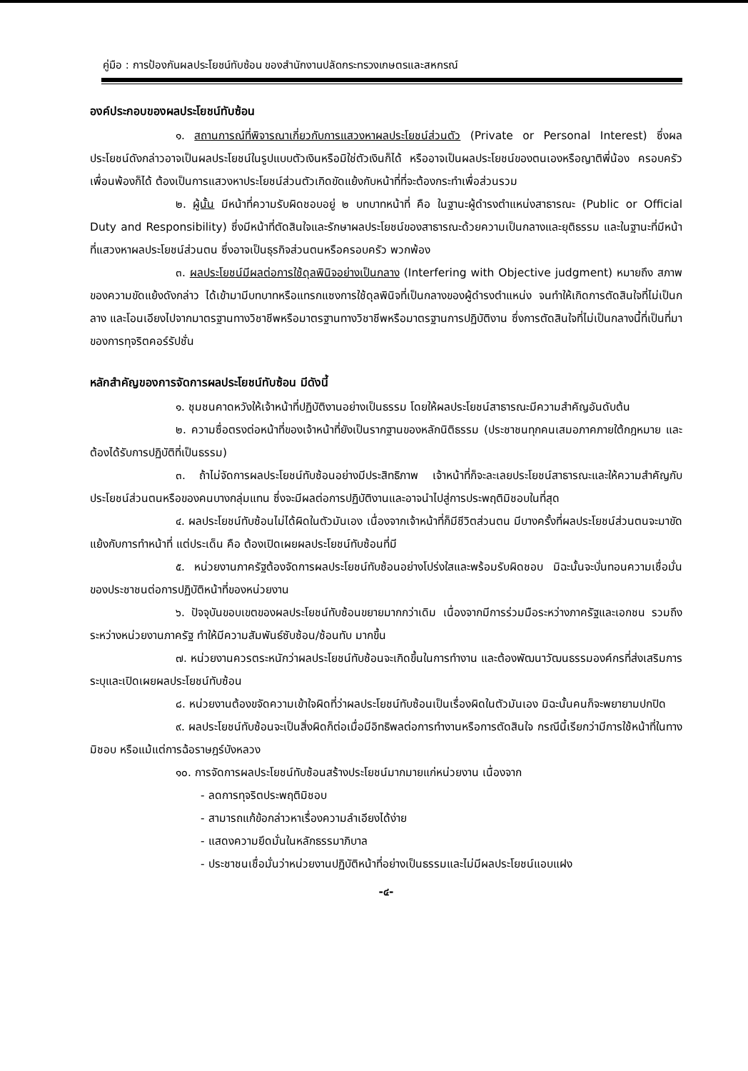คู่มือ : การป้องกันผลประโยชน์ทับซ้อน ของสำนักงานปลัดกระทรวงเกษตรและสหกรณ์
องค์ประกอบของผลประโยชน์ทับซ้อน
๑. สถานการณ์ที่พิจารณาเกี่ยวกับการแสวงหาผลประโยชน์ส่วนตัว (Private or Personal Interest) ซึ่งผลประโยชน์ดังกล่าวอาจเป็นผลประโยชน์ในรูปแบบตัวเงินหรือมิใช่ตัวเงินก็ได้ หรืออาจเป็นผลประโยชน์ของตนเองหรือญาติพี่น้อง ครอบครัว เพื่อนพ้องก็ได้ ต้องเป็นการแสวงหาประโยชน์ส่วนตัวเกิดขัดแย้งกับหน้าที่ที่จะต้องกระทำเพื่อส่วนรวม
๒. ผู้นั้น มีหน้าที่ความรับผิดชอบอยู่ ๒ บทบาทหน้าที่ คือ ในฐานะผู้ดำรงตำแหน่งสาธารณะ (Public or Official Duty and Responsibility) ซึ่งมีหน้าที่ตัดสินใจและรักษาผลประโยชน์ของสาธารณะด้วยความเป็นกลางและยุติธรรม และในฐานะที่มีหน้าที่แสวงหาผลประโยชน์ส่วนตน ซึ่งอาจเป็นธุรกิจส่วนตนหรือครอบครัว พวกพ้อง
๓. ผลประโยชน์มีผลต่อการใช้ดุลพินิจอย่างเป็นกลาง (Interfering with Objective judgment) หมายถึง สภาพของความขัดแย้งดังกล่าว ได้เข้ามามีบทบาทหรือแทรกแซงการใช้ดุลพินิจที่เป็นกลางของผู้ดำรงตำแหน่ง จนทำให้เกิดการตัดสินใจที่ไม่เป็นกลาง และโอนเอียงไปจากมาตรฐานทางวิชาชีพหรือมาตรฐานทางวิชาชีพหรือมาตรฐานการปฏิบัติงาน ซึ่งการตัดสินใจที่ไม่เป็นกลางนี้ที่เป็นที่มาของการทุจริตคอร์รัปชั่น
หลักสำคัญของการจัดการผลประโยชน์ทับซ้อน มีดังนี้
๑. ชุมชนคาดหวังให้เจ้าหน้าที่ปฏิบัติงานอย่างเป็นธรรม โดยให้ผลประโยชน์สาธารณะมีความสำคัญอันดับต้น
๒. ความซื่อตรงต่อหน้าที่ของเจ้าหน้าที่ยังเป็นรากฐานของหลักนิติธรรม (ประชาชนทุกคนเสมอภาคภายใต้กฎหมาย และต้องได้รับการปฏิบัติที่เป็นธรรม)
๓. ถ้าไม่จัดการผลประโยชน์ทับซ้อนอย่างมีประสิทธิภาพ เจ้าหน้าที่ก็จะละเลยประโยชน์สาธารณะและให้ความสำคัญกับประโยชน์ส่วนตนหรือของคนบางกลุ่มแทน ซึ่งจะมีผลต่อการปฏิบัติงานและอาจนำไปสู่การประพฤติมิชอบในที่สุด
๔. ผลประโยชน์ทับซ้อนไม่ได้ผิดในตัวมันเอง เนื่องจากเจ้าหน้าที่ก็มีชีวิตส่วนตน มีบางครั้งที่ผลประโยชน์ส่วนตนจะมาขัดแย้งกับการทำหน้าที่ แต่ประเด็น คือ ต้องเปิดเผยผลประโยชน์ทับซ้อนที่มี
๕. หน่วยงานภาครัฐต้องจัดการผลประโยชน์ทับซ้อนอย่างโปร่งใสและพร้อมรับผิดชอบ มิฉะนั้นจะบั่นทอนความเชื่อมั่นของประชาชนต่อการปฏิบัติหน้าที่ของหน่วยงาน
๖. ปัจจุบันขอบเขตของผลประโยชน์ทับซ้อนขยายมากกว่าเดิม เนื่องจากมีการร่วมมือระหว่างภาครัฐและเอกชน รวมถึงระหว่างหน่วยงานภาครัฐ ทำให้มีความสัมพันธ์ซับซ้อน/ซ้อนทับ มากขึ้น
๗. หน่วยงานควรตระหนักว่าผลประโยชน์ทับซ้อนจะเกิดขึ้นในการทำงาน และต้องพัฒนาวัฒนธรรมองค์กรที่ส่งเสริมการระบุและเปิดเผยผลประโยชน์ทับซ้อน
๘. หน่วยงานต้องขจัดความเข้าใจผิดที่ว่าผลประโยชน์ทับซ้อนเป็นเรื่องผิดในตัวมันเอง มิฉะนั้นคนก็จะพยายามปกปิด
๙. ผลประโยชน์ทับซ้อนจะเป็นสิ่งผิดก็ต่อเมื่อมีอิทธิพลต่อการทำงานหรือการตัดสินใจ กรณีนี้เรียกว่ามีการใช้หน้าที่ในทางมิชอบ หรือแม้แต่การฉ้อราษฎร์บังหลวง
๑๐. การจัดการผลประโยชน์ทับซ้อนสร้างประโยชน์มากมายแก่หน่วยงาน เนื่องจาก
- ลดการทุจริตประพฤติมิชอบ
- สามารถแก้ข้อกล่าวหาเรื่องความลำเอียงได้ง่าย
- แสดงความยึดมั่นในหลักธรรมาภิบาล
- ประชาชนเชื่อมั่นว่าหน่วยงานปฏิบัติหน้าที่อย่างเป็นธรรมและไม่มีผลประโยชน์แอบแฝง
-๔-